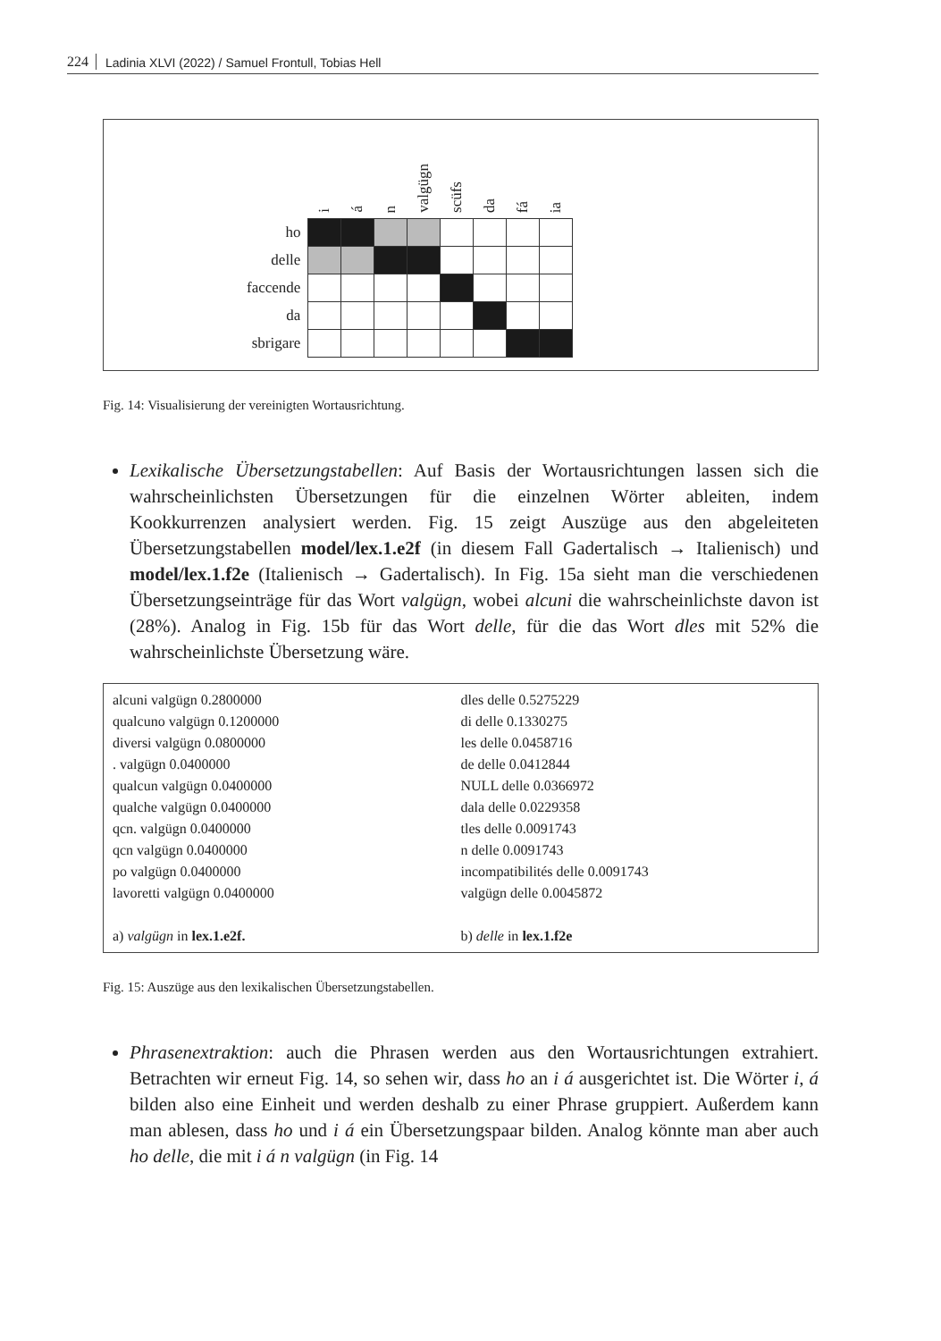224 Ladinia XLVI (2022) / Samuel Frontull, Tobias Hell
| | i | á | n | valgügn | scüfs | da | fá | ia |
| --- | --- | --- | --- | --- | --- | --- | --- | --- |
| ho | | | | | | | | |
| delle | | | | | | | | |
| faccende | | | | | | | | |
| da | | | | | | | | |
| sbrigare | | | | | | | | |
Fig. 14: Visualisierung der vereinigten Wortausrichtung.
Lexikalische Übersetzungstabellen: Auf Basis der Wortausrichtungen lassen sich die wahrscheinlichsten Übersetzungen für die einzelnen Wörter ableiten, indem Kookkurrenzen analysiert werden. Fig. 15 zeigt Auszüge aus den abgeleiteten Übersetzungstabellen model/lex.1.e2f (in diesem Fall Gadertalisch → Italienisch) und model/lex.1.f2e (Italienisch → Gadertalisch). In Fig. 15a sieht man die verschiedenen Übersetzungseinträge für das Wort valgügn, wobei alcuni die wahrscheinlichste davon ist (28%). Analog in Fig. 15b für das Wort delle, für die das Wort dles mit 52% die wahrscheinlichste Übersetzung wäre.
alcuni valgügn 0.2800000
qualcuno valgügn 0.1200000
diversi valgügn 0.0800000
. valgügn 0.0400000
qualcun valgügn 0.0400000
qualche valgügn 0.0400000
qcn. valgügn 0.0400000
qcn valgügn 0.0400000
po valgügn 0.0400000
lavoretti valgügn 0.0400000
a) valgügn in lex.1.e2f.
dles delle 0.5275229
di delle 0.1330275
les delle 0.0458716
de delle 0.0412844
NULL delle 0.0366972
dala delle 0.0229358
tles delle 0.0091743
n delle 0.0091743
incompatibilités delle 0.0091743
valgügn delle 0.0045872
b) delle in lex.1.f2e
Fig. 15: Auszüge aus den lexikalischen Übersetzungstabellen.
Phrasenextraktion: auch die Phrasen werden aus den Wortausrichtungen extrahiert. Betrachten wir erneut Fig. 14, so sehen wir, dass ho an i á ausgerichtet ist. Die Wörter i, á bilden also eine Einheit und werden deshalb zu einer Phrase gruppiert. Außerdem kann man ablesen, dass ho und i á ein Übersetzungspaar bilden. Analog könnte man aber auch ho delle, die mit i á n valgügn (in Fig. 14